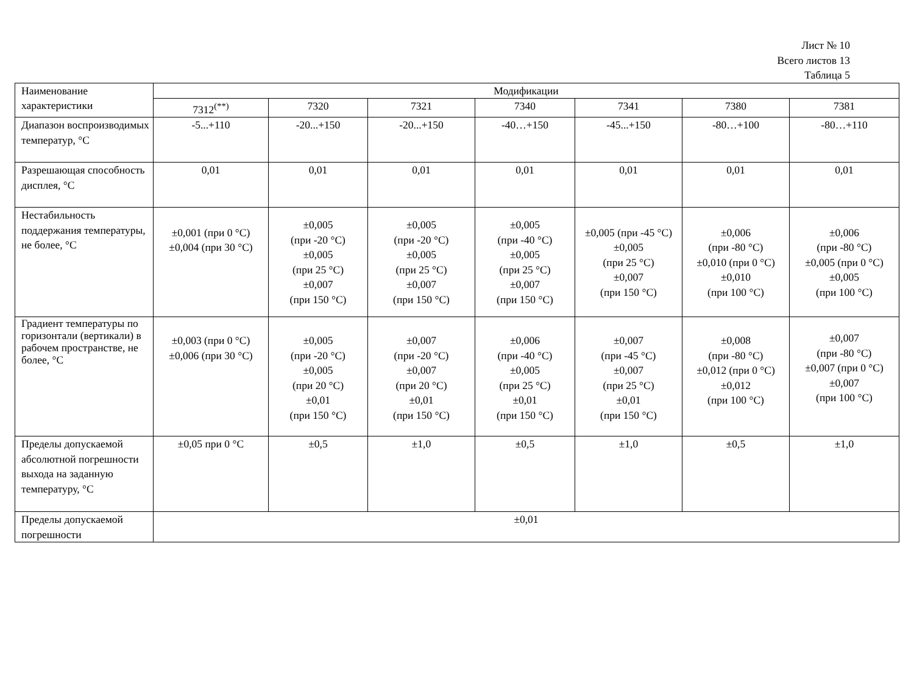Лист № 10
Всего листов 13
Таблица 5
| Наименование характеристики | Модификации | | | | | | |
| --- | --- | --- | --- | --- | --- | --- | --- |
| | 7312<sup>(**)</sup> | 7320 | 7321 | 7340 | 7341 | 7380 | 7381 |
| Диапазон воспроизводимых температур, °С | -5...+110 | -20...+150 | -20...+150 | -40…+150 | -45...+150 | -80…+100 | -80…+110 |
| Разрешающая способность дисплея, °С | 0,01 | 0,01 | 0,01 | 0,01 | 0,01 | 0,01 | 0,01 |
| Нестабильность поддержания температуры, не более, °С | ±0,001 (при 0 °С) ±0,004 (при 30 °С) | ±0,005 (при -20 °С) ±0,005 (при 25 °С) ±0,007 (при 150 °С) | ±0,005 (при -20 °С) ±0,005 (при 25 °С) ±0,007 (при 150 °С) | ±0,005 (при -40 °С) ±0,005 (при 25 °С) ±0,007 (при 150 °С) | ±0,005 (при -45 °С) ±0,005 (при 25 °С) ±0,007 (при 150 °С) | ±0,006 (при -80 °С) ±0,010 (при 0 °С) ±0,010 (при 100 °С) | ±0,006 (при -80 °С) ±0,005 (при 0 °С) ±0,005 (при 100 °С) |
| Градиент температуры по горизонтали (вертикали) в рабочем пространстве, не более, °С | ±0,003 (при 0 °С) ±0,006 (при 30 °С) | ±0,005 (при -20 °С) ±0,005 (при 20 °С) ±0,01 (при 150 °С) | ±0,007 (при -20 °С) ±0,007 (при 20 °С) ±0,01 (при 150 °С) | ±0,006 (при -40 °С) ±0,005 (при 25 °С) ±0,01 (при 150 °С) | ±0,007 (при -45 °С) ±0,007 (при 25 °С) ±0,01 (при 150 °С) | ±0,008 (при -80 °С) ±0,012 (при 0 °С) ±0,012 (при 100 °С) | ±0,007 (при -80 °С) ±0,007 (при 0 °С) ±0,007 (при 100 °С) |
| Пределы допускаемой абсолютной погрешности выхода на заданную температуру, °С | ±0,05 при 0 °С | ±0,5 | ±1,0 | ±0,5 | ±1,0 | ±0,5 | ±1,0 |
| Пределы допускаемой погрешности | ±0,01 | | | | | | |